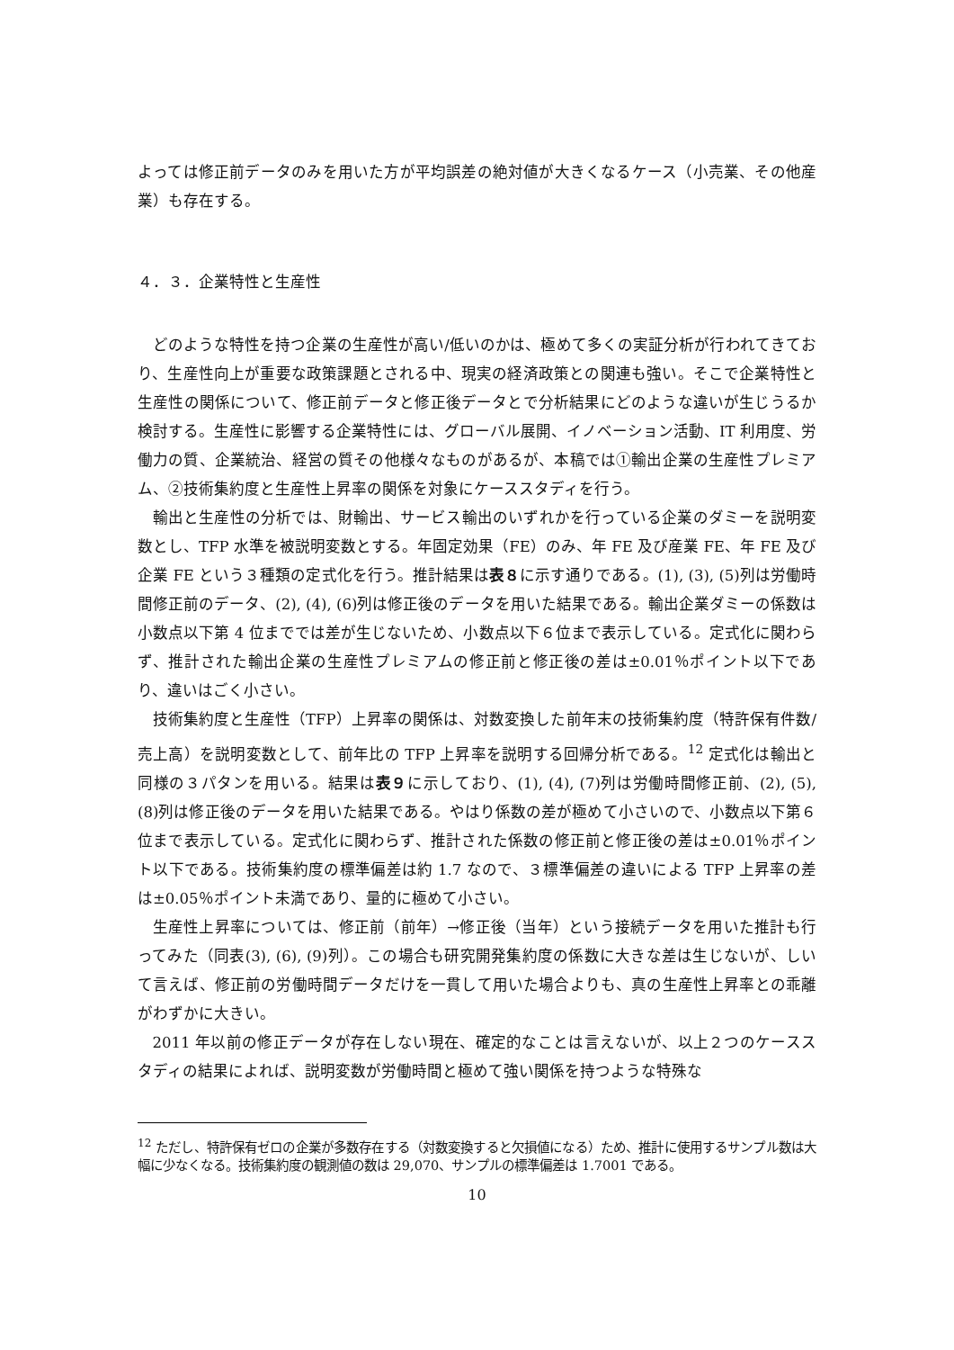よっては修正前データのみを用いた方が平均誤差の絶対値が大きくなるケース（小売業、その他産業）も存在する。
４．３．企業特性と生産性
どのような特性を持つ企業の生産性が高い/低いのかは、極めて多くの実証分析が行われてきており、生産性向上が重要な政策課題とされる中、現実の経済政策との関連も強い。そこで企業特性と生産性の関係について、修正前データと修正後データとで分析結果にどのような違いが生じうるか検討する。生産性に影響する企業特性には、グローバル展開、イノベーション活動、IT 利用度、労働力の質、企業統治、経営の質その他様々なものがあるが、本稿では①輸出企業の生産性プレミアム、②技術集約度と生産性上昇率の関係を対象にケーススタディを行う。
輸出と生産性の分析では、財輸出、サービス輸出のいずれかを行っている企業のダミーを説明変数とし、TFP 水準を被説明変数とする。年固定効果（FE）のみ、年 FE 及び産業 FE、年 FE 及び企業 FE という３種類の定式化を行う。推計結果は表８に示す通りである。(1), (3), (5)列は労働時間修正前のデータ、(2), (4), (6)列は修正後のデータを用いた結果である。輸出企業ダミーの係数は小数点以下第 4 位まででは差が生じないため、小数点以下６位まで表示している。定式化に関わらず、推計された輸出企業の生産性プレミアムの修正前と修正後の差は±0.01％ポイント以下であり、違いはごく小さい。
技術集約度と生産性（TFP）上昇率の関係は、対数変換した前年末の技術集約度（特許保有件数/売上高）を説明変数として、前年比の TFP 上昇率を説明する回帰分析である。<sup>12</sup> 定式化は輸出と同様の３パタンを用いる。結果は表９に示しており、(1), (4), (7)列は労働時間修正前、(2), (5), (8)列は修正後のデータを用いた結果である。やはり係数の差が極めて小さいので、小数点以下第６位まで表示している。定式化に関わらず、推計された係数の修正前と修正後の差は±0.01％ポイント以下である。技術集約度の標準偏差は約 1.7 なので、３標準偏差の違いによる TFP 上昇率の差は±0.05％ポイント未満であり、量的に極めて小さい。
生産性上昇率については、修正前（前年）→修正後（当年）という接続データを用いた推計も行ってみた（同表(3), (6), (9)列）。この場合も研究開発集約度の係数に大きな差は生じないが、しいて言えば、修正前の労働時間データだけを一貫して用いた場合よりも、真の生産性上昇率との乖離がわずかに大きい。
2011 年以前の修正データが存在しない現在、確定的なことは言えないが、以上２つのケーススタディの結果によれば、説明変数が労働時間と極めて強い関係を持つような特殊な
<sup>12</sup> ただし、特許保有ゼロの企業が多数存在する（対数変換すると欠損値になる）ため、推計に使用するサンプル数は大幅に少なくなる。技術集約度の観測値の数は 29,070、サンプルの標準偏差は 1.7001 である。
10